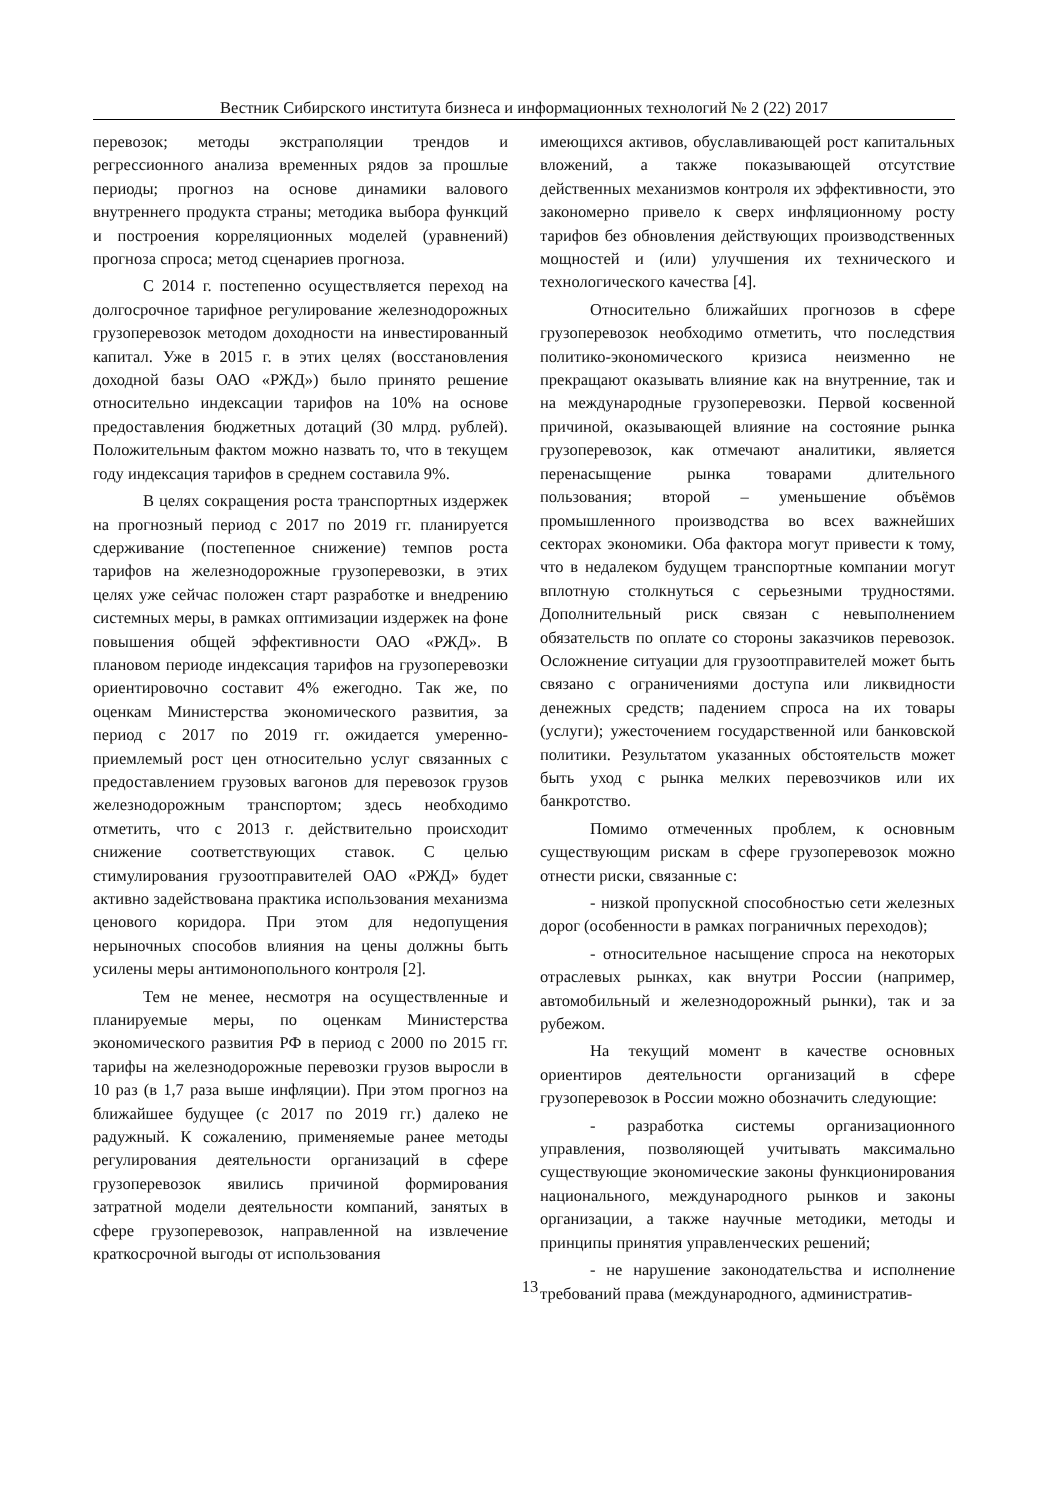Вестник Сибирского института бизнеса и информационных технологий № 2 (22) 2017
перевозок; методы экстраполяции трендов и регрессионного анализа временных рядов за прошлые периоды; прогноз на основе динамики валового внутреннего продукта страны; методика выбора функций и построения корреляционных моделей (уравнений) прогноза спроса; метод сценариев прогноза.
С 2014 г. постепенно осуществляется переход на долгосрочное тарифное регулирование железнодорожных грузоперевозок методом доходности на инвестированный капитал. Уже в 2015 г. в этих целях (восстановления доходной базы ОАО «РЖД») было принято решение относительно индексации тарифов на 10% на основе предоставления бюджетных дотаций (30 млрд. рублей). Положительным фактом можно назвать то, что в текущем году индексация тарифов в среднем составила 9%.
В целях сокращения роста транспортных издержек на прогнозный период с 2017 по 2019 гг. планируется сдерживание (постепенное снижение) темпов роста тарифов на железнодорожные грузоперевозки, в этих целях уже сейчас положен старт разработке и внедрению системных меры, в рамках оптимизации издержек на фоне повышения общей эффективности ОАО «РЖД». В плановом периоде индексация тарифов на грузоперевозки ориентировочно составит 4% ежегодно. Так же, по оценкам Министерства экономического развития, за период с 2017 по 2019 гг. ожидается умеренно-приемлемый рост цен относительно услуг связанных с предоставлением грузовых вагонов для перевозок грузов железнодорожным транспортом; здесь необходимо отметить, что с 2013 г. действительно происходит снижение соответствующих ставок. С целью стимулирования грузоотправителей ОАО «РЖД» будет активно задействована практика использования механизма ценового коридора. При этом для недопущения нерыночных способов влияния на цены должны быть усилены меры антимонопольного контроля [2].
Тем не менее, несмотря на осуществленные и планируемые меры, по оценкам Министерства экономического развития РФ в период с 2000 по 2015 гг. тарифы на железнодорожные перевозки грузов выросли в 10 раз (в 1,7 раза выше инфляции). При этом прогноз на ближайшее будущее (с 2017 по 2019 гг.) далеко не радужный. К сожалению, применяемые ранее методы регулирования деятельности организаций в сфере грузоперевозок явились причиной формирования затратной модели деятельности компаний, занятых в сфере грузоперевозок, направленной на извлечение краткосрочной выгоды от использования
имеющихся активов, обуславливающей рост капитальных вложений, а также показывающей отсутствие действенных механизмов контроля их эффективности, это закономерно привело к сверх инфляционному росту тарифов без обновления действующих производственных мощностей и (или) улучшения их технического и технологического качества [4].
Относительно ближайших прогнозов в сфере грузоперевозок необходимо отметить, что последствия политико-экономического кризиса неизменно не прекращают оказывать влияние как на внутренние, так и на международные грузоперевозки. Первой косвенной причиной, оказывающей влияние на состояние рынка грузоперевозок, как отмечают аналитики, является перенасыщение рынка товарами длительного пользования; второй – уменьшение объёмов промышленного производства во всех важнейших секторах экономики. Оба фактора могут привести к тому, что в недалеком будущем транспортные компании могут вплотную столкнуться с серьезными трудностями. Дополнительный риск связан с невыполнением обязательств по оплате со стороны заказчиков перевозок. Осложнение ситуации для грузоотправителей может быть связано с ограничениями доступа или ликвидности денежных средств; падением спроса на их товары (услуги); ужесточением государственной или банковской политики. Результатом указанных обстоятельств может быть уход с рынка мелких перевозчиков или их банкротство.
Помимо отмеченных проблем, к основным существующим рискам в сфере грузоперевозок можно отнести риски, связанные с:
- низкой пропускной способностью сети железных дорог (особенности в рамках пограничных переходов);
- относительное насыщение спроса на некоторых отраслевых рынках, как внутри России (например, автомобильный и железнодорожный рынки), так и за рубежом.
На текущий момент в качестве основных ориентиров деятельности организаций в сфере грузоперевозок в России можно обозначить следующие:
- разработка системы организационного управления, позволяющей учитывать максимально существующие экономические законы функционирования национального, международного рынков и законы организации, а также научные методики, методы и принципы принятия управленческих решений;
- не нарушение законодательства и исполнение требований права (международного, административ-
13